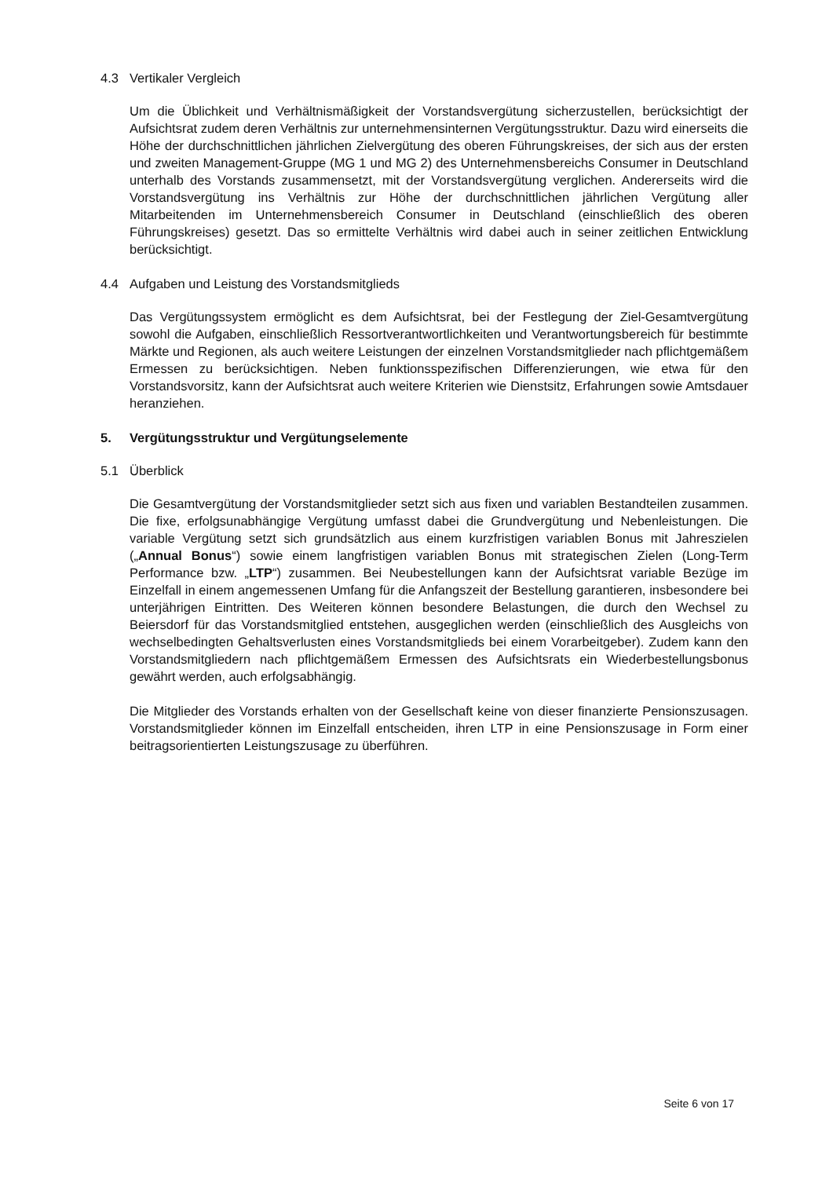4.3 Vertikaler Vergleich
Um die Üblichkeit und Verhältnismäßigkeit der Vorstandsvergütung sicherzustellen, berücksichtigt der Aufsichtsrat zudem deren Verhältnis zur unternehmensinternen Vergütungsstruktur. Dazu wird einerseits die Höhe der durchschnittlichen jährlichen Zielvergütung des oberen Führungskreises, der sich aus der ersten und zweiten Management-Gruppe (MG 1 und MG 2) des Unternehmensbereichs Consumer in Deutschland unterhalb des Vorstands zusammensetzt, mit der Vorstandsvergütung verglichen. Andererseits wird die Vorstandsvergütung ins Verhältnis zur Höhe der durchschnittlichen jährlichen Vergütung aller Mitarbeitenden im Unternehmensbereich Consumer in Deutschland (einschließlich des oberen Führungskreises) gesetzt. Das so ermittelte Verhältnis wird dabei auch in seiner zeitlichen Entwicklung berücksichtigt.
4.4 Aufgaben und Leistung des Vorstandsmitglieds
Das Vergütungssystem ermöglicht es dem Aufsichtsrat, bei der Festlegung der Ziel-Gesamtvergütung sowohl die Aufgaben, einschließlich Ressortverantwortlichkeiten und Verantwortungsbereich für bestimmte Märkte und Regionen, als auch weitere Leistungen der einzelnen Vorstandsmitglieder nach pflichtgemäßem Ermessen zu berücksichtigen. Neben funktionsspezifischen Differenzierungen, wie etwa für den Vorstandsvorsitz, kann der Aufsichtsrat auch weitere Kriterien wie Dienstsitz, Erfahrungen sowie Amtsdauer heranziehen.
5. Vergütungsstruktur und Vergütungselemente
5.1 Überblick
Die Gesamtvergütung der Vorstandsmitglieder setzt sich aus fixen und variablen Bestandteilen zusammen. Die fixe, erfolgsunabhängige Vergütung umfasst dabei die Grundvergütung und Nebenleistungen. Die variable Vergütung setzt sich grundsätzlich aus einem kurzfristigen variablen Bonus mit Jahreszielen („Annual Bonus“) sowie einem langfristigen variablen Bonus mit strategischen Zielen (Long-Term Performance bzw. „LTP“) zusammen. Bei Neubestellungen kann der Aufsichtsrat variable Bezüge im Einzelfall in einem angemessenen Umfang für die Anfangszeit der Bestellung garantieren, insbesondere bei unterjährigen Eintritten. Des Weiteren können besondere Belastungen, die durch den Wechsel zu Beiersdorf für das Vorstandsmitglied entstehen, ausgeglichen werden (einschließlich des Ausgleichs von wechselbedingten Gehaltsverlusten eines Vorstandsmitglieds bei einem Vorarbeitgeber). Zudem kann den Vorstandsmitgliedern nach pflichtgemäßem Ermessen des Aufsichtsrats ein Wiederbestellungsbonus gewährt werden, auch erfolgsabhängig.
Die Mitglieder des Vorstands erhalten von der Gesellschaft keine von dieser finanzierte Pensionszusagen. Vorstandsmitglieder können im Einzelfall entscheiden, ihren LTP in eine Pensionszusage in Form einer beitragsorientierten Leistungszusage zu überführen.
Seite 6 von 17